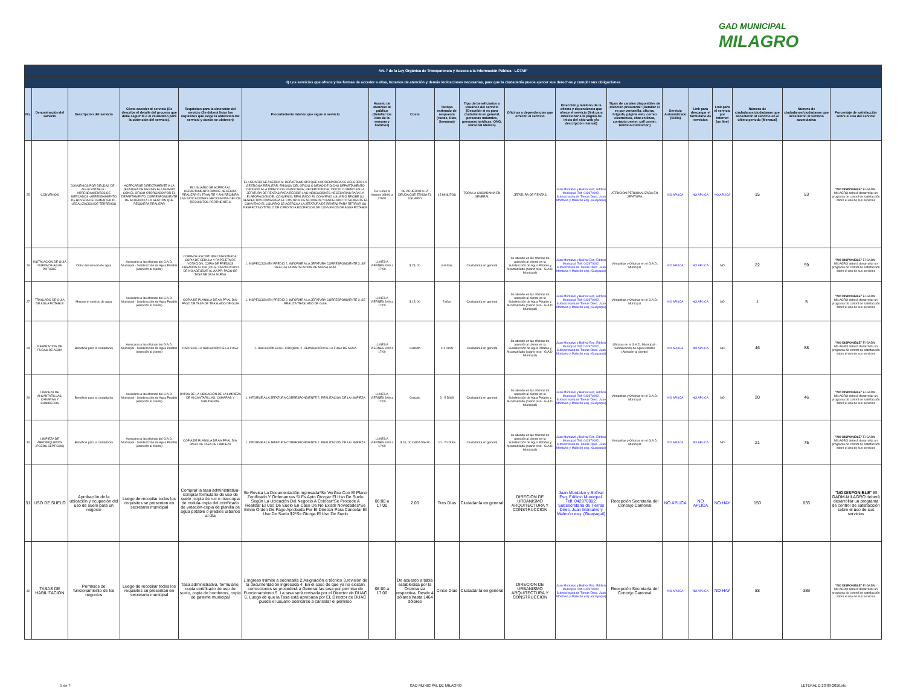GAD MUNICIPAL
MILAGRO
| Art. 7 de la Ley Orgánica de Transparencia y Acceso a la Información Pública - LOTAIP | | | | | | | | | | | | | | | | | | |
| d) Los servicios que ofrece y las formas de acceder a ellos, horarios de atención y demás indicaciones necesarias, para que la ciudadanía pueda ejercer sus derechos y cumplir sus obligaciones | | | | | | | | | | | | | | | | | | |
| No. | Denominación del servicio | Descripción del servicio | Cómo acceder al servicio (Se describe el detalle del proceso que debe seguir la o el ciudadano para la obtención del servicio). | Requisitos para la obtención del servicio (Se deberá listar los requisitos que exige la obtención del servicio y donde se obtienen) | Procedimiento interno que sigue el servicio | Horario de atención al público (Detallar los días de la semana y horarios) | Costo | Tiempo estimado de respuesta (Horas, Días, Semanas) | Tipo de beneficiarios o usuarios del servicio (Describir si es para ciudadanía en general, personas naturales, personas jurídicas, ONG, Personal Médico) | Oficinas y dependencias que ofrecen el servicio | Dirección y teléfono de la oficina y dependencia que ofrece el servicio (link para direccionar a la página de inicio del sitio web y/o descripción manual) | Tipos de canales disponibles de atención presencial: (Detallar si es por ventanilla, oficina, brigada, página web, correo electrónico, chat en línea, contacto center, call center, teléfono institución) | Servicio Automatizado (Si/No) | Link para descargar el formulario de servicios | Link para el servicio por internet (on line) | Número de ciudadanos/ciudadanas que accedieron al servicio en el último período (Mensual) | Número de ciudadanos/ciudadanas que accedieron al servicio acumulativo | Porcentaje de satisfacción sobre el uso del servicio |
| 25 | CONVENIOS | CONVENIOS POR DEUDAS DE: -AGUA POTABLE -ARRENDAMIENTOS DE MERCADOS -ARRENDAMIENTO DE BOVEDA DE CEMENTERIO -LEGALIZACION DE TERRENOS | ACERCARSE DIRECTAMENTE A LA JEFATURA DE RENTAS EL USUARIO CON EL OFICIO OTORGADO POR EL DEPARTAMENTO CORRESPONDIENTE DE ACUERDO A LA GESTION QUE REQUIERA REALIZAR | EL USUARIO SE ACERCA AL DEPARTAMENTO DONDE NECESITA REALIZAR EL TRAMITE Y AHI RECIBIRA LAS INDICACIONES NECESARIAS DE LOS REQUISITOS PERTINENTES | EL USUARIO SE ACERCA AL DEPARTAMENTO QUE CORRESPONDA DE ACUERDO LA GESTION A REALIZAR; EMISION DEL OFICIO O MEMO DE DICHO DEPARTAMENTO DIRIGIDO A LA DIRECCION FINANCIERA; RECEPCION DEL OFICIO O MEMO EN LA JEFATURA DE RENTAS PARA RECIBIR LAS INDICACIONES NECESARIAS PARA LA ELABORACION DEL CONVENIO; REALIZADO EL CONVENIO USUARIO RECIBE SU RESPECTIVA COPIA PARA EL CONTROL DE SU PAGOS *CANCELADO TOTALMENTE EL CONVENIO EL USUARIO SE ACERCA A LA JEFATURA DE RENTAS PARA RETIRAR SU RESPECTIVO TITULO DE CREDITO A EXCEPCION DE CONVENIOS DE AGUA POTABLE | De Lunes a Viernes 08h00 a 17h00 | DE ACUERDO A LA DEUDA QUE TENGA EL USUARIO | 15 MINUTOS | TODA LA CIUDADANIA EN GENERAL | JEFATURA DE RENTAS | Juan Montalvo y Bolívar Esq. Edificio Municipal. Telf. 042970002. Subsecretaria de Tierras Direc. Juan Montalvo y Malecón esq. (Guayaquil) | ATENCION PERSONALIZADA EN JEFATURA | NO APLICA | NO APLICA | NO APLICA | 15 | 53 | "NO DISPONIBLE" El GADM-MILAGRO deberá desarrollar un programa de control de satisfacción sobre el uso de sus servicios |
| 26 | INSTALACION DE GUIA NUEVA DE AGUA POTABLE | Dotar del servicio de agua | Acercarse a las oficinas del G.A.D. Municipal - Subdirección de Agua Potable (Atención al cliente) | COPIA DE ESCRITURA CATASTRADA; COPIA DE CEDULA Y PAPELETA DE VOTACION; COPIA DE PREDIOS URBANOS AL DIA (2016); CERTIFICADO DE NO ADEUDAR AL AA.PP; PAGO DE TASA DE GUIA NUEVA | 1. INSPECCION EN PREDIO 2. INFORME A LA JEFATURA CORRESPONDIENTE 3. SE REALIZA LA INSTALACION DE NUEVA GUIA | LUNES A VIERNES 8:00 a 17:00 | $ 23, 00 | 6-8 días | Ciudadanía en general | Se atiende en las oficinas de atención al cliente en la Subdirección de Agua Potable y Alcantarillado (cuarto piso - G.A.D. Municipal) | Juan Montalvo y Bolívar Esq. Edificio Municipal. Telf. 042970002. Subsecretaria de Tierras Direc. Juan Montalvo y Malecón esq. (Guayaquil) | Ventanillas y Oficinas en el G.A.D. Municipal | NO APLICA | NO APLICA | NO | 22 | 59 | "NO DISPONIBLE" El GADM-MILAGRO deberá desarrollar un programa de control de satisfacción sobre el uso de sus servicios |
| 27 | TRASLADO DE GUIA DE AGUA POTABLE | Mejorar el servicio de agua | Acercarse a las oficinas del G.A.D. Municipal - Subdirección de Agua Potable (Atención al cliente) | COPIA DE PLANILLA DE AA.PP AL DIA; PAGO DE TASA DE TRASLADO DE GUIA | 1. INSPECCION EN PREDIO 2. INFORME A LA JEFATURA CORRESPONDIENTE 3. SE REALIZA TRASLADO DE GUIA | LUNES A VIERNES 8:00 a 17:00 | $ 15, 00 | 5 días | Ciudadanía en general | Se atiende en las oficinas de atención al cliente en la Subdirección de Agua Potable y Alcantarillado (cuarto piso - G.A.D. Municipal) | Juan Montalvo y Bolívar Esq. Edificio Municipal. Telf. 042970002. Subsecretaria de Tierras Direc. Juan Montalvo y Malecón esq. (Guayaquil) | Ventanillas y Oficinas en el G.A.D. Municipal | NO APLICA | NO APLICA | NO | 1 | 5 | "NO DISPONIBLE" El GADM-MILAGRO deberá desarrollar un programa de control de satisfacción sobre el uso de sus servicios |
| 28 | REPARACIÓN DE FUGAS DE AGUA | Beneficio para la ciudadanía | Acercarse a las oficinas del G.A.D. Municipal - Subdirección de Agua Potable (Atención al cliente) | DATOS DE LA UBICACIÓN DE LA FUGA | 1. UBICACIÓN EN EL CROQUIS. 2. REPARACIÓN DE LA FUGA DE AGUA | LUNES A VIERNES 8:00 a 17:00 | Gratuito | 2-4 DIAS | Ciudadanía en general | Se atiende en las oficinas de atención al cliente en la Subdirección de Agua Potable y Alcantarillado (cuarto piso - G.A.D. Municipal) | Juan Montalvo y Bolívar Esq. Edificio Municipal. Telf. 042970002. Subsecretaria de Tierras Direc. Juan Montalvo y Malecón esq. (Guayaquil) | Oficinas en el G.A.D. Municipal - Subdirección de Agua Potable (Atención al cliente) | NO APLICA | NO APLICA | NO | 46 | 88 | "NO DISPONIBLE" El GADM-MILAGRO deberá desarrollar un programa de control de satisfacción sobre el uso de sus servicios |
| 29 | LIMPIEZA DE ALCANTARILLAS, CAMARAS Y SUMIDEROS | Beneficio para la ciudadanía | Acercarse a las oficinas del G.A.D. Municipal - Subdirección de Agua Potable (Atención al cliente) | DATOS DE LA UBICACIÓN DE LA LIMPIEZA DE ALCANTARILLAS, CÁMARAS Y SUMIDEROS. | 1. INFORME A LA JEFATURA CORRESPONDIENTE 2. REALIZACION DE LA LIMPIEZA | LUNES A VIERNES 8:00 a 17:00 | Gratuito | 3 - 5 DÍAS | Ciudadanía en general | Se atiende en las oficinas de atención al cliente en la Subdirección de Agua Potable y Alcantarillado (cuarto piso - G.A.D. Municipal) | Juan Montalvo y Bolívar Esq. Edificio Municipal. Telf. 042970002. Subsecretaria de Tierras Direc. Juan Montalvo y Malecón esq. (Guayaquil) | Ventanillas y Oficinas en el G.A.D. Municipal | NO APLICA | NO APLICA | NO | 20 | 46 | "NO DISPONIBLE" El GADM-MILAGRO deberá desarrollar un programa de control de satisfacción sobre el uso de sus servicios |
| 30 | LIMPIEZA DE ABROMIQUEROS (POZOS SEPTICOS) | Beneficio para la ciudadanía | Acercarse a las oficinas del G.A.D. Municipal - Subdirección de Agua Potable (Atención al cliente) | COPIA DE PLANILLA DE AA.PP AL DIA; PAGO DE TASA DE LIMPIEZA | 1. INFORME A LA JEFATURA CORRESPONDIENTE 2. REALIZACION DE LA LIMPIEZA | LUNES A VIERNES 8:00 a 17:00 | $ 10, 00 CADA VIAJE | 10 - 20 DIAS | Ciudadanía en general | Se atiende en las oficinas de atención al cliente en la Subdirección de Agua Potable y Alcantarillado (cuarto piso - G.A.D. Municipal) | Juan Montalvo y Bolívar Esq. Edificio Municipal. Telf. 042970002. Subsecretaria de Tierras Direc. Juan Montalvo y Malecón esq. (Guayaquil) | Ventanillas y Oficinas en el G.A.D. Municipal | NO APLICA | NO APLICA | NO | 21 | 75 | "NO DISPONIBLE" El GADM-MILAGRO deberá desarrollar un programa de control de satisfacción sobre el uso de sus servicios |
| 31 | USO DE SUELO | Aprobación de la ubicación y ocupación del uso de suelo para un negocio | Luego de recopilar todos los requisitos se presentan en secretaria municipal | Comprar la tasa administrativa-comprar formulario de uso de suelo -copia de ruc o rise-copia de cedula-copia del certificado de votación-copia de planilla de agua potable o predios urbanos al día | Se Revisa La Documentación Ingresada*Se Verifica Con El Plano Zonificado Y Ordenanzas Si Es Apto Otorgar El Uso De Suelo Según La Ubicación Del Negocio A Colocar*Se Procede A Realizar El Uso De Suelo En Caso De No Existir Novedades*Se Emite Orden De Pago Aprobada Por El Director Para Cancelar El Uso De Suelo $2*Se Otorga El Uso De Suelo | 08:00 a 17:00 | 2.00 | Tres Días | Ciudadanía en general | DIRECION DE URBANISMO ARQUITECTURA Y CONSTRUCCION | Juan Montalvo y Bolívar Esq. Edificio Municipal. Telf. 042970002. Subsecretaria de Tierras Direc. Juan Montalvo y Malecón esq. (Guayaquil) | Recepción Secretaría del Concejo Cantonal | NO APLICA | NO APLICA | NO HAY | 150 | 833 | "NO DISPONIBLE" El GADM-MILAGRO deberá desarrollar un programa de control de satisfacción sobre el uso de sus servicios |
| 32 | TASAS DE HABILITACION | Permisos de funcionamiento de los negocios | Luego de recopilar todos los requisitos se presentan en secretaria municipal | Tasa administrativa, formulario, copia certificado de uso de suelo, copia de bomberos, copia de patente municipal | 1.Ingreso trámite a secretaría 2.Asignaciòn a técnico 3.revisiòn de la documentación ingresada 4. En el caso de que ya no existan correcciones se procederá a Generar las tasa por permiso de Funcionamiento 5. La tasa será revisada por el Director de DUAC 6. Luego de que la Tasa está aprobada por EL Director de DUAC puede el usuario acercarse a cancelar el permiso | 08:00 a 17:00 | De acuerdo a tabla establecida por la Ordenanza respectiva. Desde 4 dólares hasta 1464 dólares | Cinco Días | Ciudadanía en general | DIRECION DE URBANISMO ARQUITECTURA Y CONSTRUCCION | Juan Montalvo y Bolívar Esq. Edificio Municipal. Telf. 042970002. Subsecretaria de Tierras Direc. Juan Montalvo y Malecón esq. (Guayaquil) | Recepción Secretaría del Concejo Cantonal | NO APLICA | NO APLICA | NO HAY | 88 | 389 | "NO DISPONIBLE" El GADM-MILAGRO deberá desarrollar un programa de control de satisfacción sobre el uso de sus servicios |
5 de 7 GAD MUNICIPAL DE MILAGRO LETERAL D 23-09-2016.xls